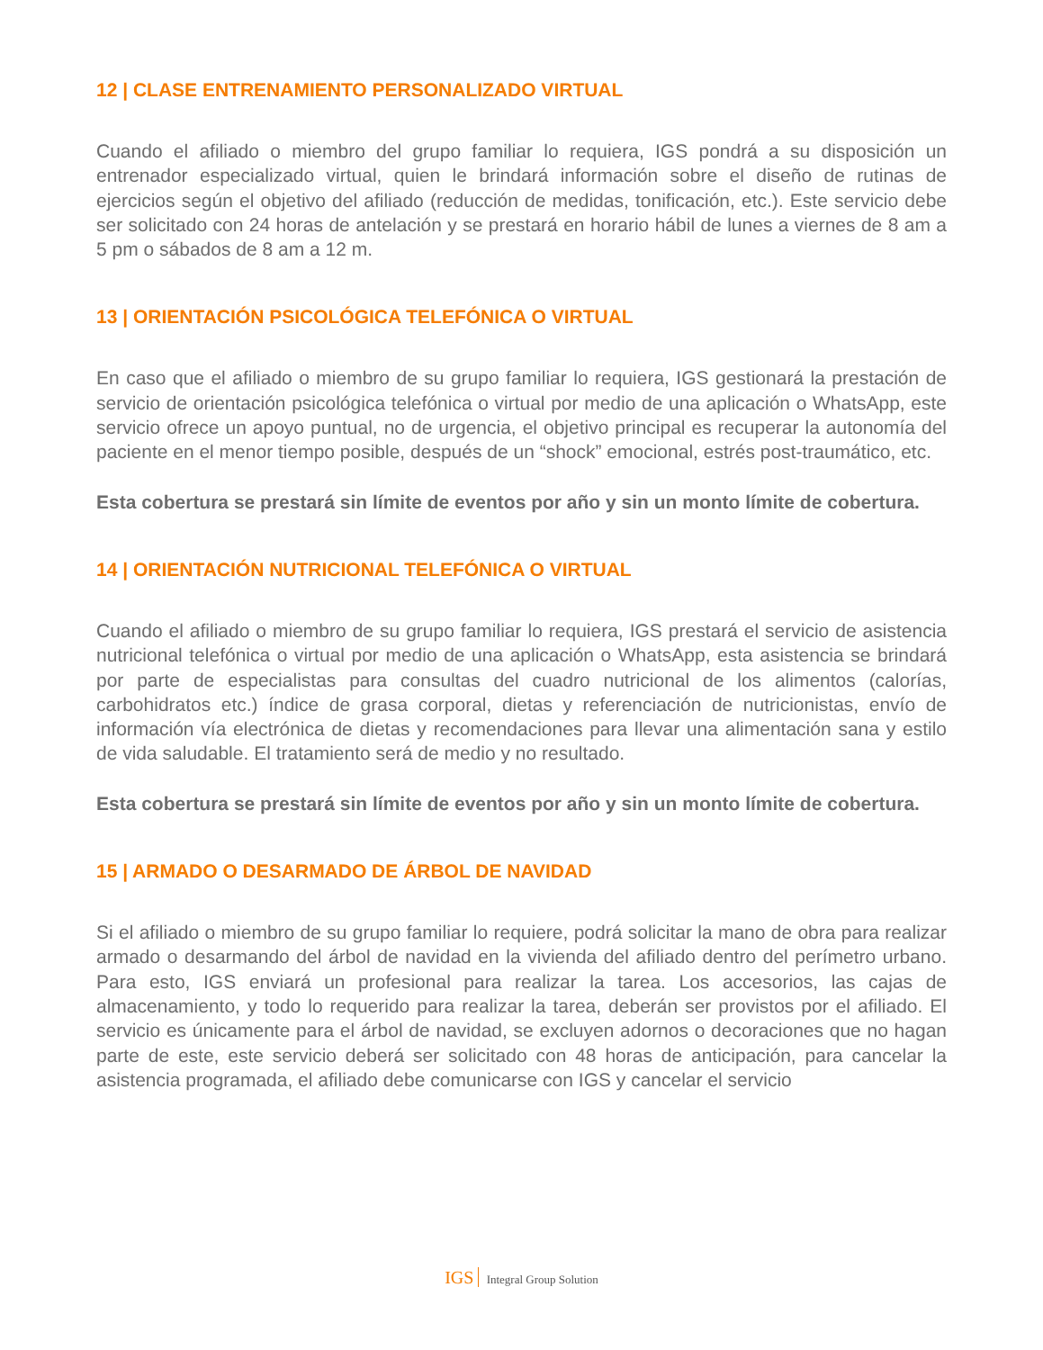12 | CLASE ENTRENAMIENTO PERSONALIZADO VIRTUAL
Cuando el afiliado o miembro del grupo familiar lo requiera, IGS pondrá a su disposición un entrenador especializado virtual, quien le brindará información sobre el diseño de rutinas de ejercicios según el objetivo del afiliado (reducción de medidas, tonificación, etc.). Este servicio debe ser solicitado con 24 horas de antelación y se prestará en horario hábil de lunes a viernes de 8 am a 5 pm o sábados de 8 am a 12 m.
13 | ORIENTACIÓN PSICOLÓGICA TELEFÓNICA O VIRTUAL
En caso que el afiliado o miembro de su grupo familiar lo requiera, IGS gestionará la prestación de servicio de orientación psicológica telefónica o virtual por medio de una aplicación o WhatsApp, este servicio ofrece un apoyo puntual, no de urgencia, el objetivo principal es recuperar la autonomía del paciente en el menor tiempo posible, después de un “shock” emocional, estrés post-traumático, etc.
Esta cobertura se prestará sin límite de eventos por año y sin un monto límite de cobertura.
14 | ORIENTACIÓN NUTRICIONAL TELEFÓNICA O VIRTUAL
Cuando el afiliado o miembro de su grupo familiar lo requiera, IGS prestará el servicio de asistencia nutricional telefónica o virtual por medio de una aplicación o WhatsApp, esta asistencia se brindará por parte de especialistas para consultas del cuadro nutricional de los alimentos (calorías, carbohidratos etc.) índice de grasa corporal, dietas y referenciación de nutricionistas, envío de información vía electrónica de dietas y recomendaciones para llevar una alimentación sana y estilo de vida saludable. El tratamiento será de medio y no resultado.
Esta cobertura se prestará sin límite de eventos por año y sin un monto límite de cobertura.
15 | ARMADO O DESARMADO DE ÁRBOL DE NAVIDAD
Si el afiliado o miembro de su grupo familiar lo requiere, podrá solicitar la mano de obra para realizar armado o desarmando del árbol de navidad en la vivienda del afiliado dentro del perímetro urbano. Para esto, IGS enviará un profesional para realizar la tarea. Los accesorios, las cajas de almacenamiento, y todo lo requerido para realizar la tarea, deberán ser provistos por el afiliado. El servicio es únicamente para el árbol de navidad, se excluyen adornos o decoraciones que no hagan parte de este, este servicio deberá ser solicitado con 48 horas de anticipación, para cancelar la asistencia programada, el afiliado debe comunicarse con IGS y cancelar el servicio
IGS Integral Group Solution